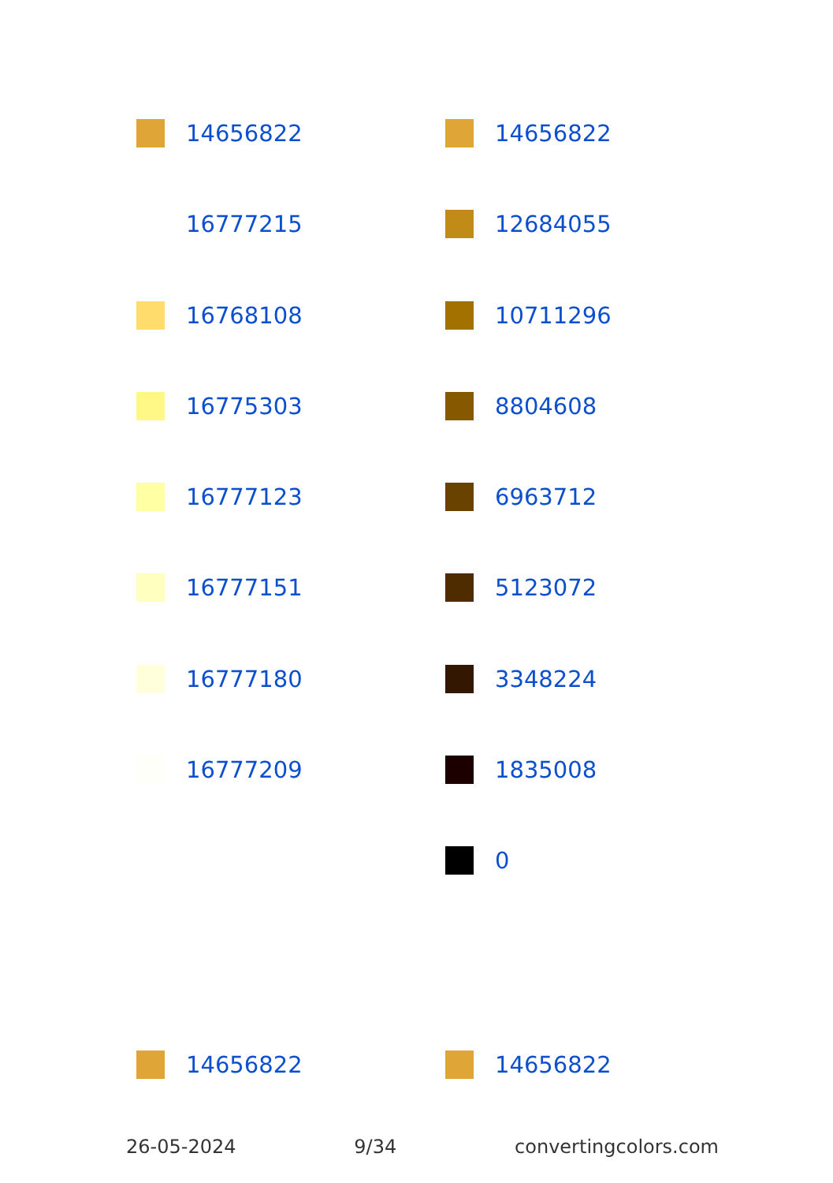14656822
16777215
16768108
16775303
16777123
16777151
16777180
16777209
14656822
12684055
10711296
8804608
6963712
5123072
3348224
1835008
0
14656822 14656822
26-05-2024 9/34 convertingcolors.com